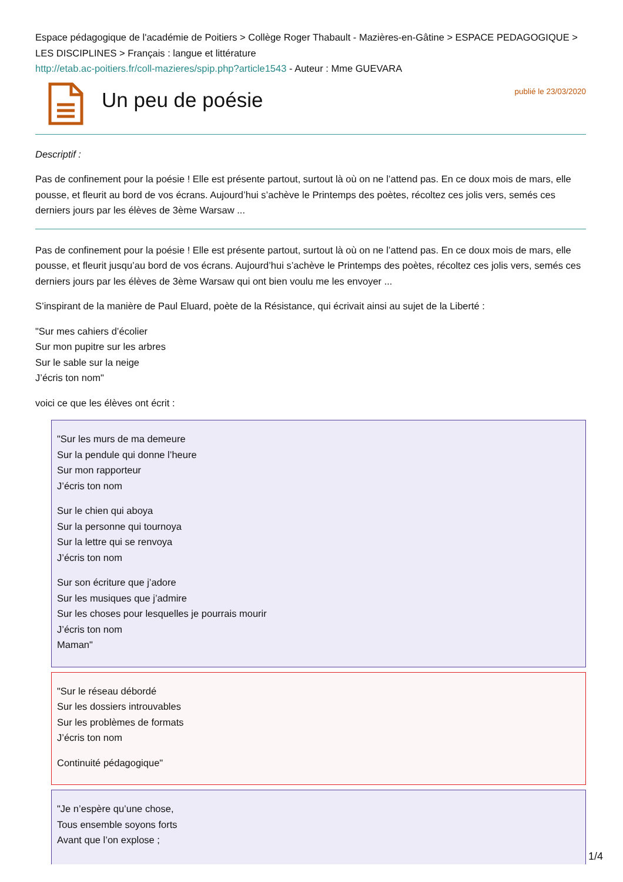Espace pédagogique de l'académie de Poitiers > Collège Roger Thabault - Mazières-en-Gâtine > ESPACE PEDAGOGIQUE > LES DISCIPLINES > Français : langue et littérature
http://etab.ac-poitiers.fr/coll-mazieres/spip.php?article1543 - Auteur : Mme GUEVARA
Un peu de poésie
publié le 23/03/2020
Descriptif :
Pas de confinement pour la poésie ! Elle est présente partout, surtout là où on ne l’attend pas. En ce doux mois de mars, elle pousse, et fleurit au bord de vos écrans. Aujourd’hui s’achève le Printemps des poètes, récoltez ces jolis vers, semés ces derniers jours par les élèves de 3ème Warsaw ...
Pas de confinement pour la poésie ! Elle est présente partout, surtout là où on ne l’attend pas. En ce doux mois de mars, elle pousse, et fleurit jusqu’au bord de vos écrans. Aujourd’hui s’achève le Printemps des poètes, récoltez ces jolis vers, semés ces derniers jours par les élèves de 3ème Warsaw qui ont bien voulu me les envoyer ...
S’inspirant de la manière de Paul Eluard, poète de la Résistance, qui écrivait ainsi au sujet de la Liberté :
"Sur mes cahiers d’écolier
Sur mon pupitre sur les arbres
Sur le sable sur la neige
J’écris ton nom"
voici ce que les élèves ont écrit :
"Sur les murs de ma demeure
Sur la pendule qui donne l’heure
Sur mon rapporteur
J’écris ton nom
Sur le chien qui aboya
Sur la personne qui tournoya
Sur la lettre qui se renvoya
J’écris ton nom
Sur son écriture que j’adore
Sur les musiques que j’admire
Sur les choses pour lesquelles je pourrais mourir
J’écris ton nom
Maman"
"Sur le réseau débordé
Sur les dossiers introuvables
Sur les problèmes de formats
J’écris ton nom
Continuité pédagogique"
"Je n’espère qu’une chose,
Tous ensemble soyons forts
Avant que l’on explose ;
1/4